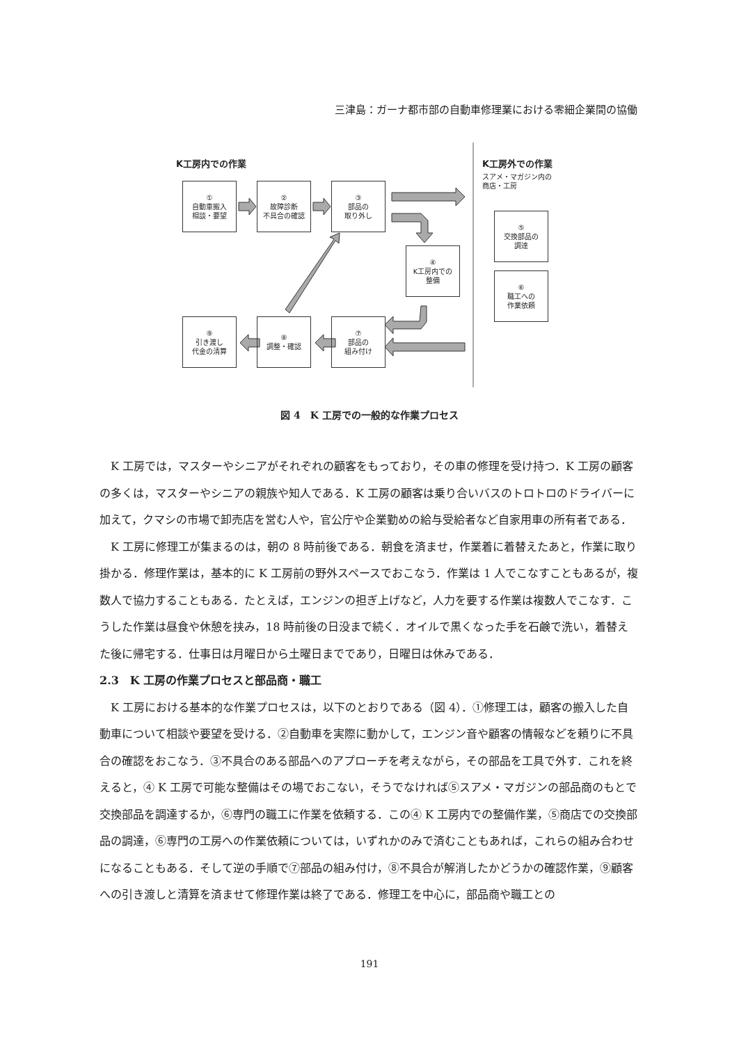三津島：ガーナ都市部の自動車修理業における零細企業間の協働
K工房内での作業 K工房外での作業
スアメ・マガジン内の
商店・工房
①
自動車搬入
相談・要望
②
故障診断
不具合の確認
③
部品の
取り外し
④
K工房内での
整備
⑤
交換部品の
調達
⑥
職工への
作業依頼
⑨
引き渡し
代金の清算
⑧
調整・確認
⑦
部品の
組み付け
図 4　K 工房での一般的な作業プロセス
K 工房では，マスターやシニアがそれぞれの顧客をもっており，その車の修理を受け持つ．K 工房の顧客の多くは，マスターやシニアの親族や知人である．K 工房の顧客は乗り合いバスのトロトロのドライバーに加えて，クマシの市場で卸売店を営む人や，官公庁や企業勤めの給与受給者など自家用車の所有者である．
K 工房に修理工が集まるのは，朝の 8 時前後である．朝食を済ませ，作業着に着替えたあと，作業に取り掛かる．修理作業は，基本的に K 工房前の野外スペースでおこなう．作業は 1 人でこなすこともあるが，複数人で協力することもある．たとえば，エンジンの担ぎ上げなど，人力を要する作業は複数人でこなす．こうした作業は昼食や休憩を挟み，18 時前後の日没まで続く．オイルで黒くなった手を石鹸で洗い，着替えた後に帰宅する．仕事日は月曜日から土曜日までであり，日曜日は休みである．
2.3　K 工房の作業プロセスと部品商・職工
K 工房における基本的な作業プロセスは，以下のとおりである（図 4）．①修理工は，顧客の搬入した自動車について相談や要望を受ける．②自動車を実際に動かして，エンジン音や顧客の情報などを頼りに不具合の確認をおこなう．③不具合のある部品へのアプローチを考えながら，その部品を工具で外す．これを終えると，④ K 工房で可能な整備はその場でおこない，そうでなければ⑤スアメ・マガジンの部品商のもとで交換部品を調達するか，⑥専門の職工に作業を依頼する．この④ K 工房内での整備作業，⑤商店での交換部品の調達，⑥専門の工房への作業依頼については，いずれかのみで済むこともあれば，これらの組み合わせになることもある．そして逆の手順で⑦部品の組み付け，⑧不具合が解消したかどうかの確認作業，⑨顧客への引き渡しと清算を済ませて修理作業は終了である．修理工を中心に，部品商や職工との
191